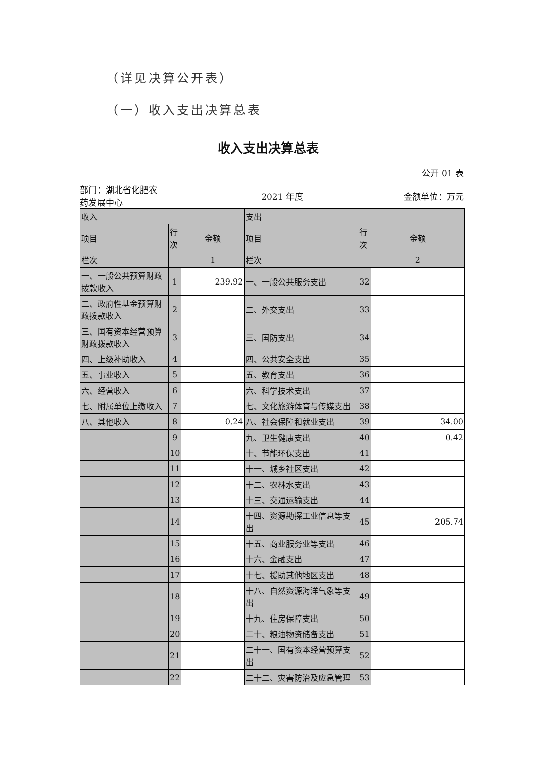（详见决算公开表）
（一）收入支出决算总表
收入支出决算总表
公开 01 表
部门：湖北省化肥农药发展中心
2021 年度 金额单位：万元
| 收入 | | | 支出 | | |
| 项目 | 行次 | 金额 | 项目 | 行次 | 金额 |
| 栏次 | | 1 | 栏次 | | 2 |
| 一、一般公共预算财政拨款收入 | 1 | 239.92 | 一、一般公共服务支出 | 32 | |
| 二、政府性基金预算财政拨款收入 | 2 | | 二、外交支出 | 33 | |
| 三、国有资本经营预算财政拨款收入 | 3 | | 三、国防支出 | 34 | |
| 四、上级补助收入 | 4 | | 四、公共安全支出 | 35 | |
| 五、事业收入 | 5 | | 五、教育支出 | 36 | |
| 六、经营收入 | 6 | | 六、科学技术支出 | 37 | |
| 七、附属单位上缴收入 | 7 | | 七、文化旅游体育与传媒支出 | 38 | |
| 八、其他收入 | 8 | 0.24 | 八、社会保障和就业支出 | 39 | 34.00 |
| | 9 | | 九、卫生健康支出 | 40 | 0.42 |
| | 10 | | 十、节能环保支出 | 41 | |
| | 11 | | 十一、城乡社区支出 | 42 | |
| | 12 | | 十二、农林水支出 | 43 | |
| | 13 | | 十三、交通运输支出 | 44 | |
| | 14 | | 十四、资源勘探工业信息等支出 | 45 | 205.74 |
| | 15 | | 十五、商业服务业等支出 | 46 | |
| | 16 | | 十六、金融支出 | 47 | |
| | 17 | | 十七、援助其他地区支出 | 48 | |
| | 18 | | 十八、自然资源海洋气象等支出 | 49 | |
| | 19 | | 十九、住房保障支出 | 50 | |
| | 20 | | 二十、粮油物资储备支出 | 51 | |
| | 21 | | 二十一、国有资本经营预算支出 | 52 | |
| | 22 | | 二十二、灾害防治及应急管理 | 53 | |